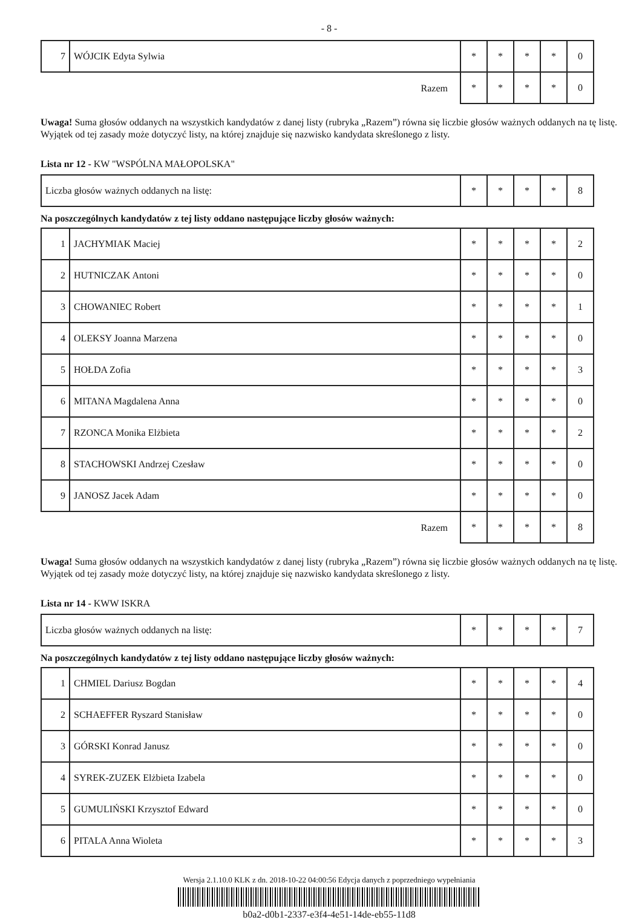- 8 -
| 7 | WÓJCIK Edyta Sylwia | * | * | * | * | 0 |
| Razem | | * | * | * | * | 0 |
Uwaga! Suma głosów oddanych na wszystkich kandydatów z danej listy (rubryka „Razem”) równa się liczbie głosów ważnych oddanych na tę listę. Wyjątek od tej zasady może dotyczyć listy, na której znajduje się nazwisko kandydata skreślonego z listy.
Lista nr 12 - KW "WSPÓLNA MAŁOPOLSKA"
| Liczba głosów ważnych oddanych na listę: | * | * | * | * | 8 |
Na poszczególnych kandydatów z tej listy oddano następujące liczby głosów ważnych:
| 1 | JACHYMIAK Maciej | * | * | * | * | 2 |
| 2 | HUTNICZAK Antoni | * | * | * | * | 0 |
| 3 | CHOWANIEC Robert | * | * | * | * | 1 |
| 4 | OLEKSY Joanna Marzena | * | * | * | * | 0 |
| 5 | HOŁDA Zofia | * | * | * | * | 3 |
| 6 | MITANA Magdalena Anna | * | * | * | * | 0 |
| 7 | RZONCA Monika Elżbieta | * | * | * | * | 2 |
| 8 | STACHOWSKI Andrzej Czesław | * | * | * | * | 0 |
| 9 | JANOSZ Jacek Adam | * | * | * | * | 0 |
| Razem | | * | * | * | * | 8 |
Uwaga! Suma głosów oddanych na wszystkich kandydatów z danej listy (rubryka „Razem”) równa się liczbie głosów ważnych oddanych na tę listę. Wyjątek od tej zasady może dotyczyć listy, na której znajduje się nazwisko kandydata skreślonego z listy.
Lista nr 14 - KWW ISKRA
| Liczba głosów ważnych oddanych na listę: | * | * | * | * | 7 |
Na poszczególnych kandydatów z tej listy oddano następujące liczby głosów ważnych:
| 1 | CHMIEL Dariusz Bogdan | * | * | * | * | 4 |
| 2 | SCHAEFFER Ryszard Stanisław | * | * | * | * | 0 |
| 3 | GÓRSKI Konrad Janusz | * | * | * | * | 0 |
| 4 | SYREK-ZUZEK Elżbieta Izabela | * | * | * | * | 0 |
| 5 | GUMULIŃSKI Krzysztof Edward | * | * | * | * | 0 |
| 6 | PITALA Anna Wioleta | * | * | * | * | 3 |
Wersja 2.1.10.0 KLK z dn. 2018-10-22 04:00:56 Edycja danych z poprzedniego wypełniania
b0a2-d0b1-2337-e3f4-4e51-14de-eb55-11d8